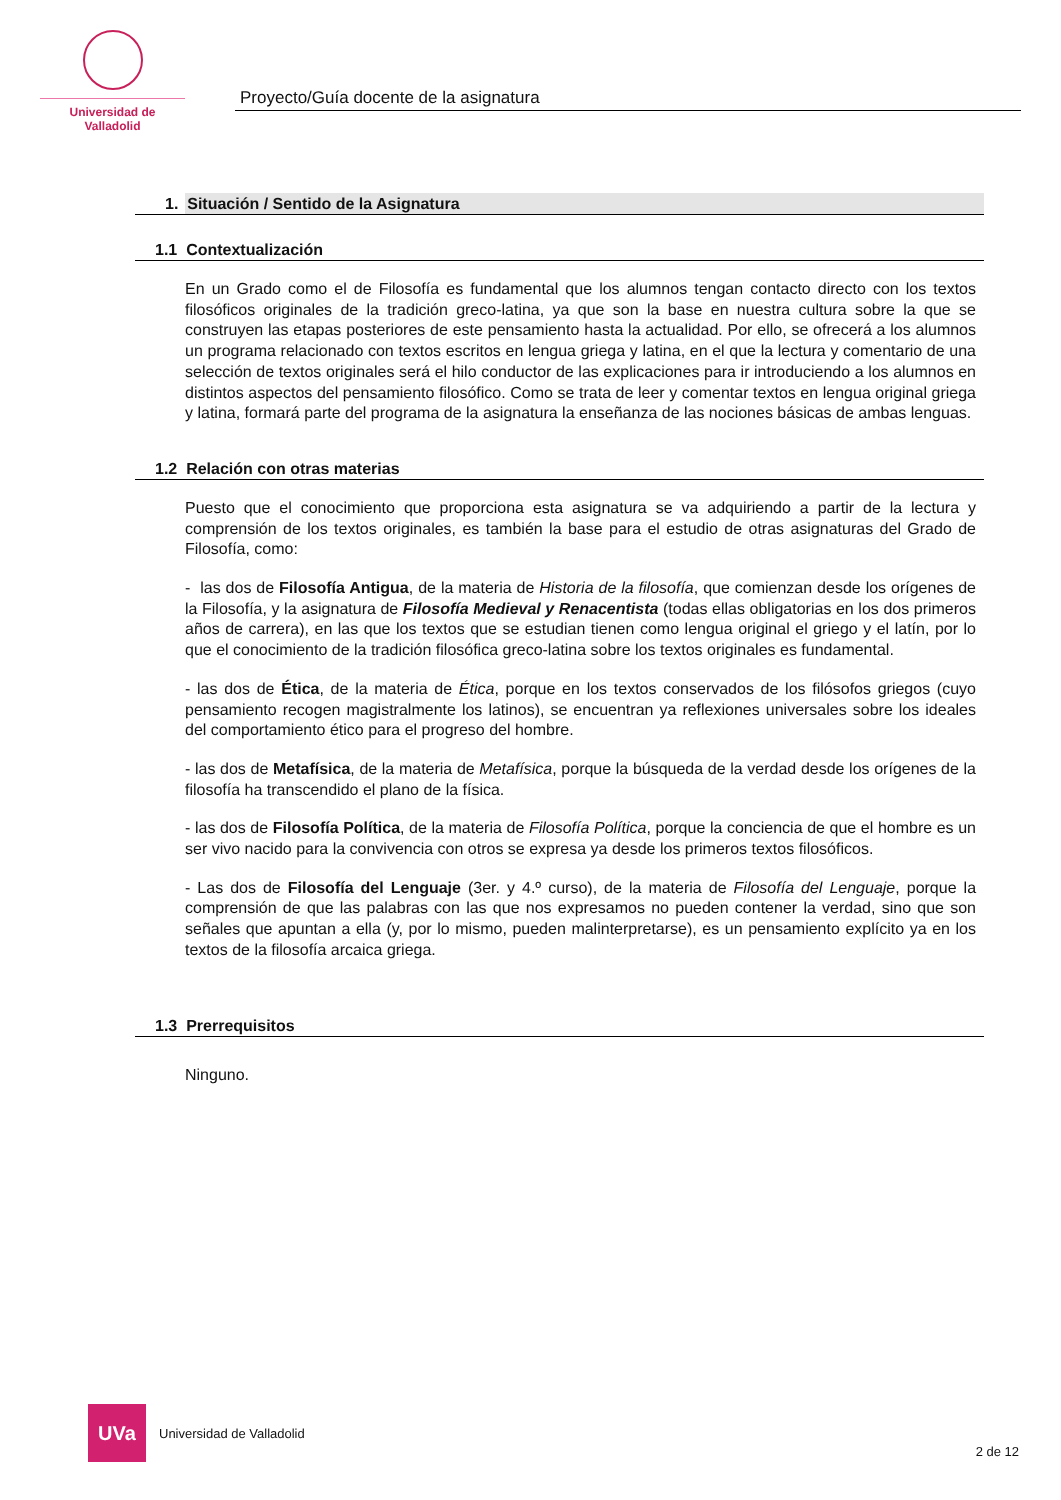Universidad de Valladolid
Proyecto/Guía docente de la asignatura
1. Situación / Sentido de la Asignatura
1.1 Contextualización
En un Grado como el de Filosofía es fundamental que los alumnos tengan contacto directo con los textos filosóficos originales de la tradición greco-latina, ya que son la base en nuestra cultura sobre la que se construyen las etapas posteriores de este pensamiento hasta la actualidad. Por ello, se ofrecerá a los alumnos un programa relacionado con textos escritos en lengua griega y latina, en el que la lectura y comentario de una selección de textos originales será el hilo conductor de las explicaciones para ir introduciendo a los alumnos en distintos aspectos del pensamiento filosófico. Como se trata de leer y comentar textos en lengua original griega y latina, formará parte del programa de la asignatura la enseñanza de las nociones básicas de ambas lenguas.
1.2 Relación con otras materias
Puesto que el conocimiento que proporciona esta asignatura se va adquiriendo a partir de la lectura y comprensión de los textos originales, es también la base para el estudio de otras asignaturas del Grado de Filosofía, como:
- las dos de Filosofía Antigua, de la materia de Historia de la filosofía, que comienzan desde los orígenes de la Filosofía, y la asignatura de Filosofía Medieval y Renacentista (todas ellas obligatorias en los dos primeros años de carrera), en las que los textos que se estudian tienen como lengua original el griego y el latín, por lo que el conocimiento de la tradición filosófica greco-latina sobre los textos originales es fundamental.
- las dos de Ética, de la materia de Ética, porque en los textos conservados de los filósofos griegos (cuyo pensamiento recogen magistralmente los latinos), se encuentran ya reflexiones universales sobre los ideales del comportamiento ético para el progreso del hombre.
- las dos de Metafísica, de la materia de Metafísica, porque la búsqueda de la verdad desde los orígenes de la filosofía ha transcendido el plano de la física.
- las dos de Filosofía Política, de la materia de Filosofía Política, porque la conciencia de que el hombre es un ser vivo nacido para la convivencia con otros se expresa ya desde los primeros textos filosóficos.
- Las dos de Filosofía del Lenguaje (3er. y 4.º curso), de la materia de Filosofía del Lenguaje, porque la comprensión de que las palabras con las que nos expresamos no pueden contener la verdad, sino que son señales que apuntan a ella (y, por lo mismo, pueden malinterpretarse), es un pensamiento explícito ya en los textos de la filosofía arcaica griega.
1.3 Prerrequisitos
Ninguno.
UVa
Universidad de Valladolid
2 de 12